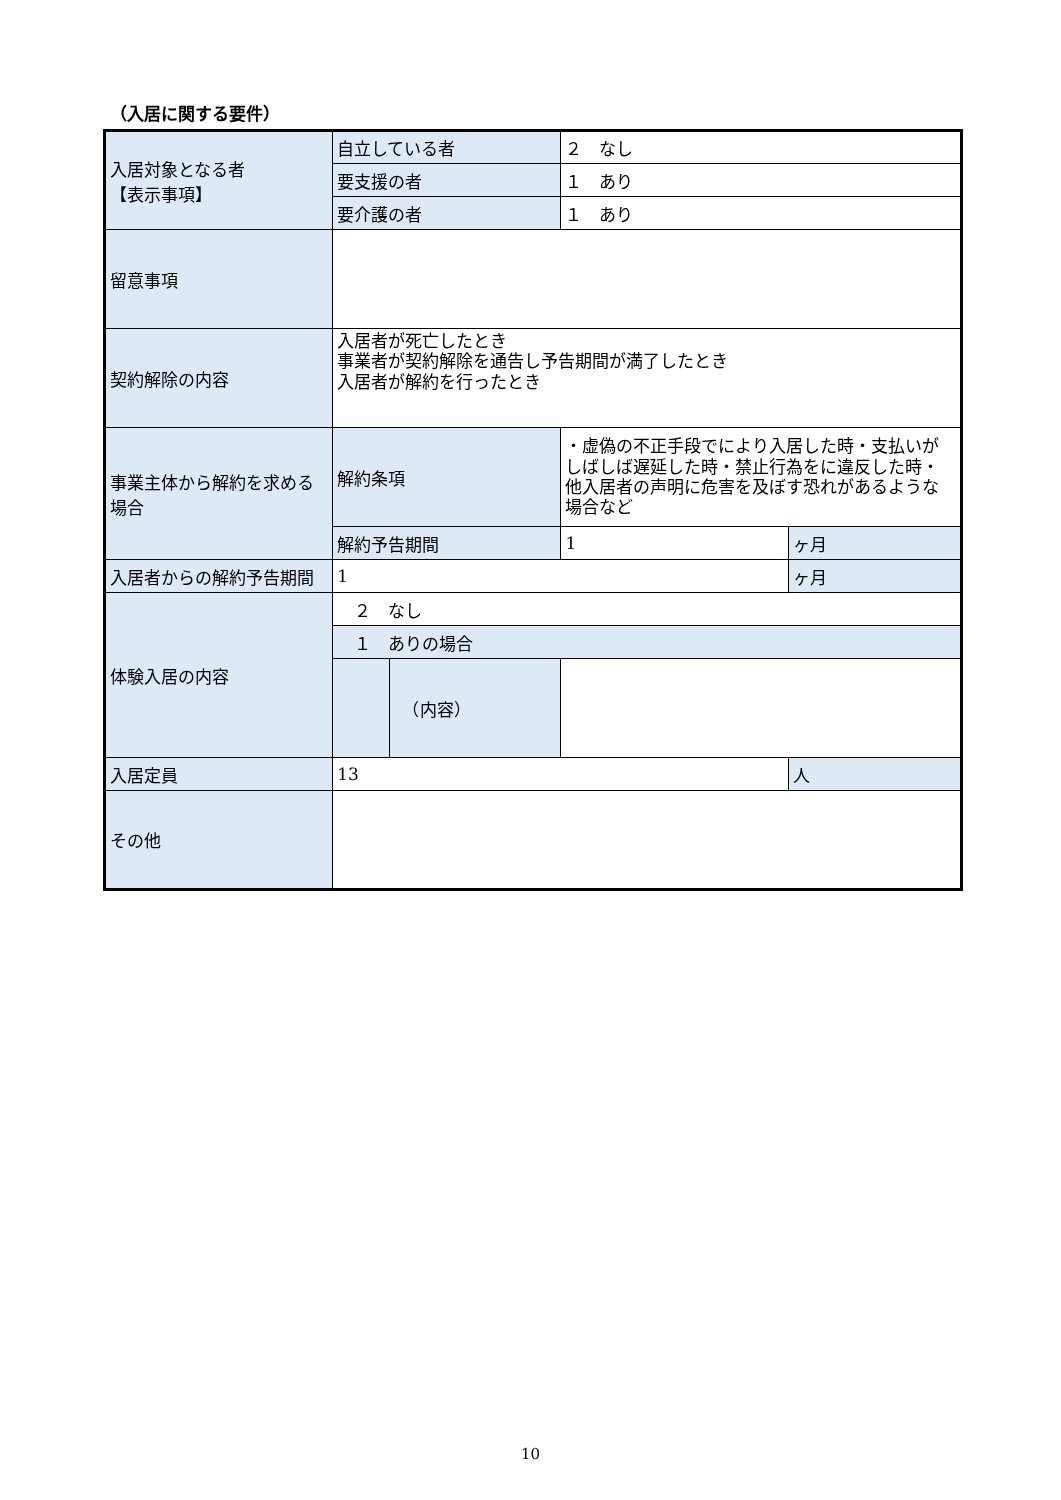（入居に関する要件）
| 入居対象となる者 【表示事項】 | 自立している者 | | ２ なし | |
| | 要支援の者 | | １ あり | |
| | 要介護の者 | | １ あり | |
| 留意事項 | | | | |
| 契約解除の内容 | 入居者が死亡したとき 事業者が契約解除を通告し予告期間が満了したとき 入居者が解約を行ったとき | | | |
| 事業主体から解約を求める場合 | 解約条項 | | ・虚偽の不正手段でにより入居した時・支払いがしばしば遅延した時・禁止行為をに違反した時・他入居者の声明に危害を及ぼす恐れがあるような場合など | |
| | 解約予告期間 | | 1 | ヶ月 |
| 入居者からの解約予告期間 | 1 | | | ヶ月 |
| 体験入居の内容 | ２ なし | | | |
| | １ ありの場合 | | | |
| | | （内容） | | |
| 入居定員 | 13 | | | 人 |
| その他 | | | | |
10